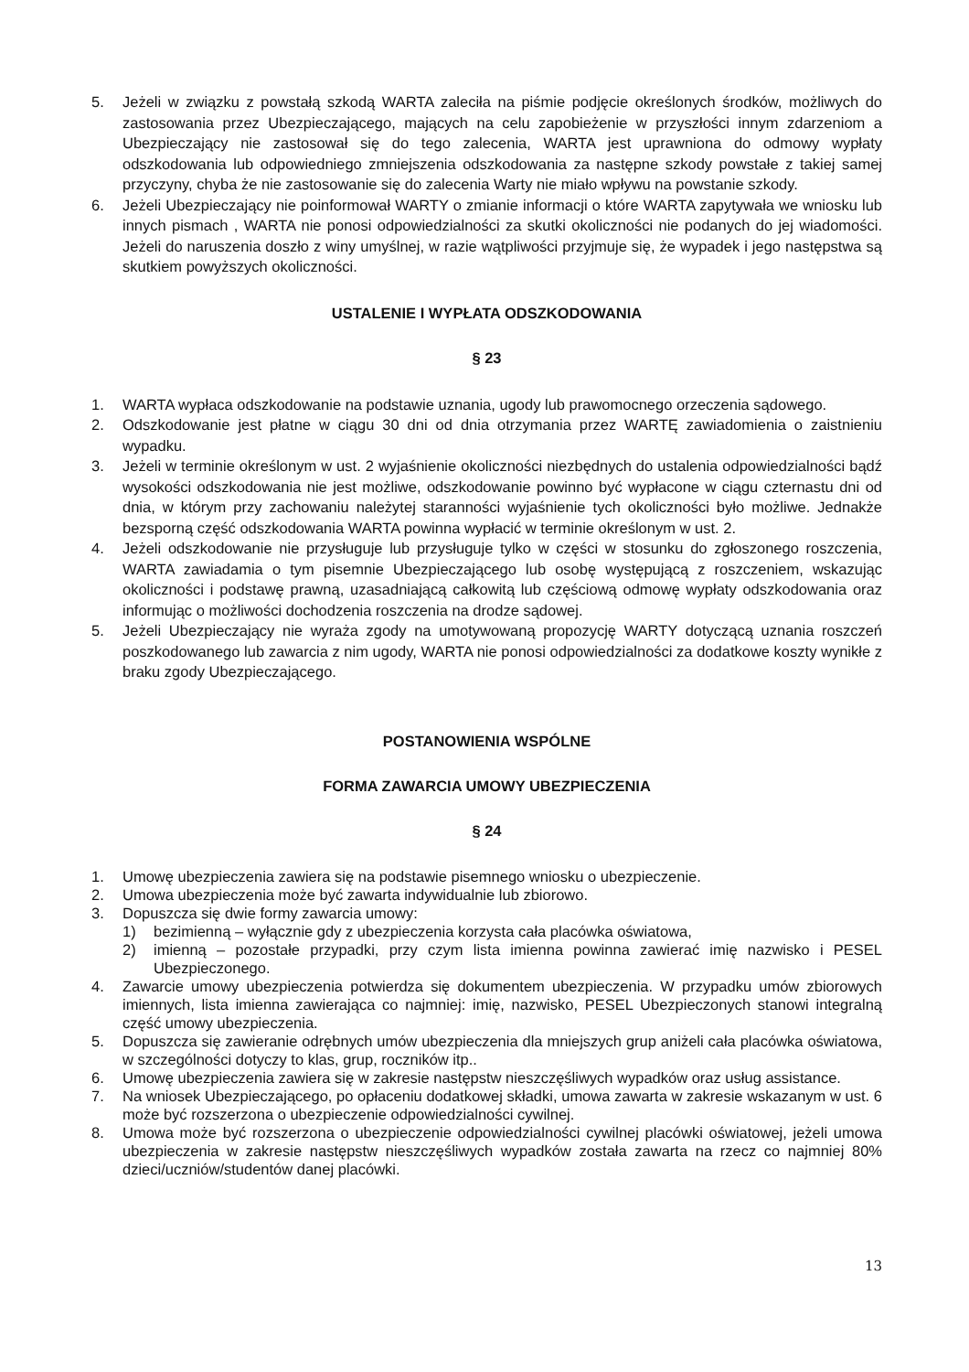5. Jeżeli w związku z powstałą szkodą WARTA zaleciła na piśmie podjęcie określonych środków, możliwych do zastosowania przez Ubezpieczającego, mających na celu zapobieżenie w przyszłości innym zdarzeniom a Ubezpieczający nie zastosował się do tego zalecenia, WARTA jest uprawniona do odmowy wypłaty odszkodowania lub odpowiedniego zmniejszenia odszkodowania za następne szkody powstałe z takiej samej przyczyny, chyba że nie zastosowanie się do zalecenia Warty nie miało wpływu na powstanie szkody.
6. Jeżeli Ubezpieczający nie poinformował WARTY o zmianie informacji o które WARTA zapytywała we wniosku lub innych pismach , WARTA nie ponosi odpowiedzialności za skutki okoliczności nie podanych do jej wiadomości. Jeżeli do naruszenia doszło z winy umyślnej, w razie wątpliwości przyjmuje się, że wypadek i jego następstwa są skutkiem powyższych okoliczności.
USTALENIE I WYPŁATA ODSZKODOWANIA
§ 23
1. WARTA wypłaca odszkodowanie na podstawie uznania, ugody lub prawomocnego orzeczenia sądowego.
2. Odszkodowanie jest płatne w ciągu 30 dni od dnia otrzymania przez WARTĘ zawiadomienia o zaistnieniu wypadku.
3. Jeżeli w terminie określonym w ust. 2 wyjaśnienie okoliczności niezbędnych do ustalenia odpowiedzialności bądź wysokości odszkodowania nie jest możliwe, odszkodowanie powinno być wypłacone w ciągu czternastu dni od dnia, w którym przy zachowaniu należytej staranności wyjaśnienie tych okoliczności było możliwe. Jednakże bezsporną część odszkodowania WARTA powinna wypłacić w terminie określonym w ust. 2.
4. Jeżeli odszkodowanie nie przysługuje lub przysługuje tylko w części w stosunku do zgłoszonego roszczenia, WARTA zawiadamia o tym pisemnie Ubezpieczającego lub osobę występującą z roszczeniem, wskazując okoliczności i podstawę prawną, uzasadniającą całkowitą lub częściową odmowę wypłaty odszkodowania oraz informując o możliwości dochodzenia roszczenia na drodze sądowej.
5. Jeżeli Ubezpieczający nie wyraża zgody na umotywowaną propozycję WARTY dotyczącą uznania roszczeń poszkodowanego lub zawarcia z nim ugody, WARTA nie ponosi odpowiedzialności za dodatkowe koszty wynikłe z braku zgody Ubezpieczającego.
POSTANOWIENIA WSPÓLNE
FORMA ZAWARCIA UMOWY UBEZPIECZENIA
§ 24
1. Umowę ubezpieczenia zawiera się na podstawie pisemnego wniosku o ubezpieczenie.
2. Umowa ubezpieczenia może być zawarta indywidualnie lub zbiorowo.
3. Dopuszcza się dwie formy zawarcia umowy:
1) bezimienną – wyłącznie gdy z ubezpieczenia korzysta cała placówka oświatowa,
2) imienną – pozostałe przypadki, przy czym lista imienna powinna zawierać imię nazwisko i PESEL Ubezpieczonego.
4. Zawarcie umowy ubezpieczenia potwierdza się dokumentem ubezpieczenia. W przypadku umów zbiorowych imiennych, lista imienna zawierająca co najmniej: imię, nazwisko, PESEL Ubezpieczonych stanowi integralną część umowy ubezpieczenia.
5. Dopuszcza się zawieranie odrębnych umów ubezpieczenia dla mniejszych grup aniżeli cała placówka oświatowa, w szczególności dotyczy to klas, grup, roczników itp..
6. Umowę ubezpieczenia zawiera się w zakresie następstw nieszczęśliwych wypadków oraz usług assistance.
7. Na wniosek Ubezpieczającego, po opłaceniu dodatkowej składki, umowa zawarta w zakresie wskazanym w ust. 6 może być rozszerzona o ubezpieczenie odpowiedzialności cywilnej.
8. Umowa może być rozszerzona o ubezpieczenie odpowiedzialności cywilnej placówki oświatowej, jeżeli umowa ubezpieczenia w zakresie następstw nieszczęśliwych wypadków została zawarta na rzecz co najmniej 80% dzieci/uczniów/studentów danej placówki.
13